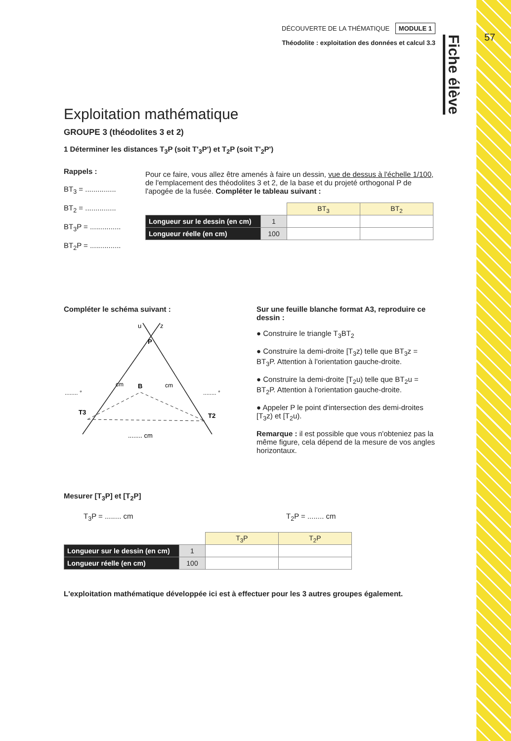57
Fiche élève
DÉCOUVERTE DE LA THÉMATIQUE MODULE 1
Théodolite : exploitation des données et calcul 3.3
Exploitation mathématique
GROUPE 3 (théodolites 3 et 2)
1 Déterminer les distances T<sub>3</sub>P (soit T'<sub>3</sub>P') et T<sub>2</sub>P (soit T'<sub>2</sub>P')
Rappels :
BT<sub>3</sub> = ...............
BT<sub>2</sub> = ...............
BT<sub>3</sub>P = ...............
BT<sub>2</sub>P = ...............
Pour ce faire, vous allez être amenés à faire un dessin, vue de dessus à l'échelle 1/100, de l'emplacement des théodolites 3 et 2, de la base et du projeté orthogonal P de l'apogée de la fusée. Compléter le tableau suivant :
| | | BT<sub>3</sub> | BT<sub>2</sub> |
| Longueur sur le dessin (en cm) | 1 | | |
| Longueur réelle (en cm) | 100 | | |
Compléter le schéma suivant :
u
z
P
B
T3
T2
........ °
........ °
cm
cm
........ cm
Sur une feuille blanche format A3, reproduire ce dessin :
● Construire le triangle T<sub>3</sub>BT<sub>2</sub>
● Construire la demi-droite [T<sub>3</sub>z) telle que BT<sub>3</sub>z = BT<sub>3</sub>P. Attention à l'orientation gauche-droite.
● Construire la demi-droite [T<sub>2</sub>u) telle que BT<sub>2</sub>u = BT<sub>2</sub>P. Attention à l'orientation gauche-droite.
● Appeler P le point d'intersection des demi-droites [T<sub>3</sub>z) et [T<sub>2</sub>u).
Remarque : il est possible que vous n'obteniez pas la même figure, cela dépend de la mesure de vos angles horizontaux.
Mesurer [T<sub>3</sub>P] et [T<sub>2</sub>P]
T<sub>3</sub>P = ........ cm T<sub>2</sub>P = ........ cm
| | | T<sub>3</sub>P | T<sub>2</sub>P |
| Longueur sur le dessin (en cm) | 1 | | |
| Longueur réelle (en cm) | 100 | | |
L'exploitation mathématique développée ici est à effectuer pour les 3 autres groupes également.